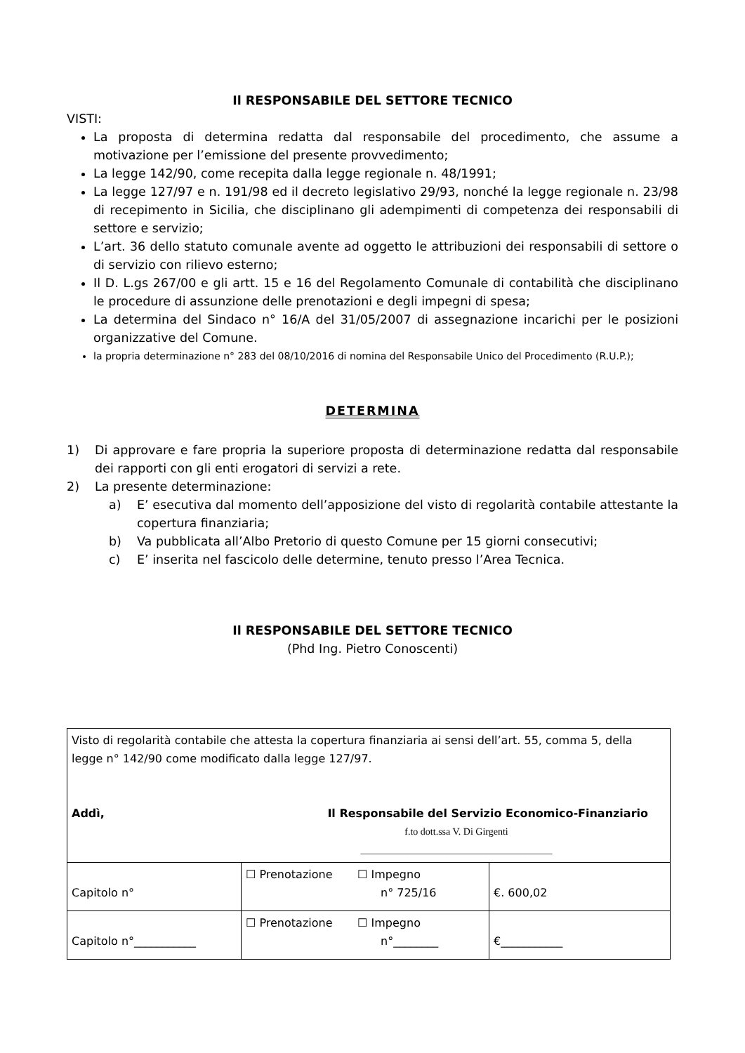Il RESPONSABILE DEL SETTORE TECNICO
VISTI:
La proposta di determina redatta dal responsabile del procedimento, che assume a motivazione per l’emissione del presente provvedimento;
La legge 142/90, come recepita dalla legge regionale n. 48/1991;
La legge 127/97 e n. 191/98 ed il decreto legislativo 29/93, nonché la legge regionale n. 23/98 di recepimento in Sicilia, che disciplinano gli adempimenti di competenza dei responsabili di settore e servizio;
L’art. 36 dello statuto comunale avente ad oggetto le attribuzioni dei responsabili di settore o di servizio con rilievo esterno;
Il D. L.gs 267/00 e gli artt. 15 e 16 del Regolamento Comunale di contabilità che disciplinano le procedure di assunzione delle prenotazioni e degli impegni di spesa;
La determina del Sindaco n° 16/A del 31/05/2007 di assegnazione incarichi per le posizioni organizzative del Comune.
la propria determinazione n° 283 del 08/10/2016 di nomina del Responsabile Unico del Procedimento (R.U.P.);
DETERMINA
1) Di approvare e fare propria la superiore proposta di determinazione redatta dal responsabile dei rapporti con gli enti erogatori di servizi a rete.
2) La presente determinazione:
a) E’ esecutiva dal momento dell’apposizione del visto di regolarità contabile attestante la copertura finanziaria;
b) Va pubblicata all’Albo Pretorio di questo Comune per 15 giorni consecutivi;
c) E’ inserita nel fascicolo delle determine, tenuto presso l’Area Tecnica.
Il RESPONSABILE DEL SETTORE TECNICO
(Phd Ing. Pietro Conoscenti)
| Visto di regolarità contabile che attesta la copertura finanziaria ai sensi dell’art. 55, comma 5, della legge n° 142/90 come modificato dalla legge 127/97. Addì, Il Responsabile del Servizio Economico-Finanziario f.to dott.ssa V. Di Girgenti _______________________________________ | | |
| Capitolo n° | ☐ Prenotazione ☐ Impegno n° 725/16 | €. 600,02 |
| Capitolo n°___________ | ☐ Prenotazione ☐ Impegno n°________ | €___________ |